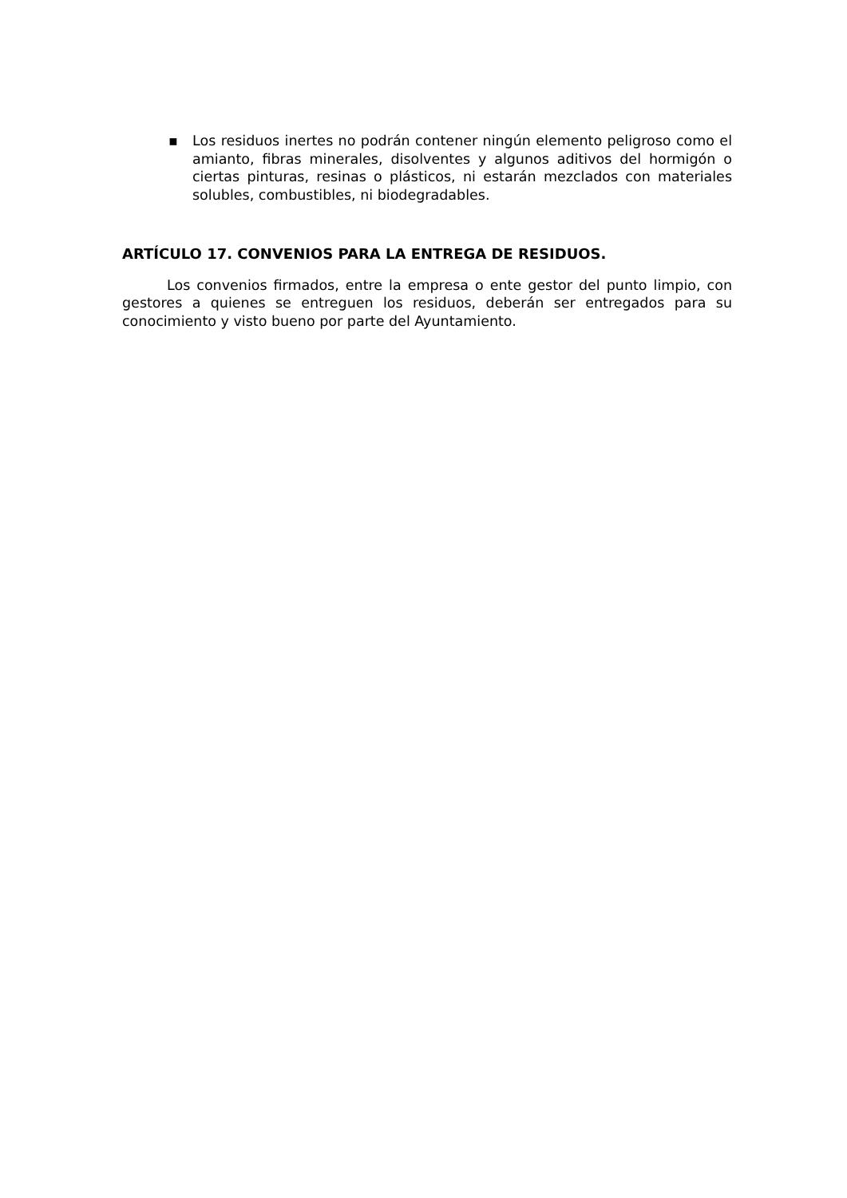▪ Los residuos inertes no podrán contener ningún elemento peligroso como el amianto, fibras minerales, disolventes y algunos aditivos del hormigón o ciertas pinturas, resinas o plásticos, ni estarán mezclados con materiales solubles, combustibles, ni biodegradables.
ARTÍCULO 17. CONVENIOS PARA LA ENTREGA DE RESIDUOS.
Los convenios firmados, entre la empresa o ente gestor del punto limpio, con gestores a quienes se entreguen los residuos, deberán ser entregados para su conocimiento y visto bueno por parte del Ayuntamiento.